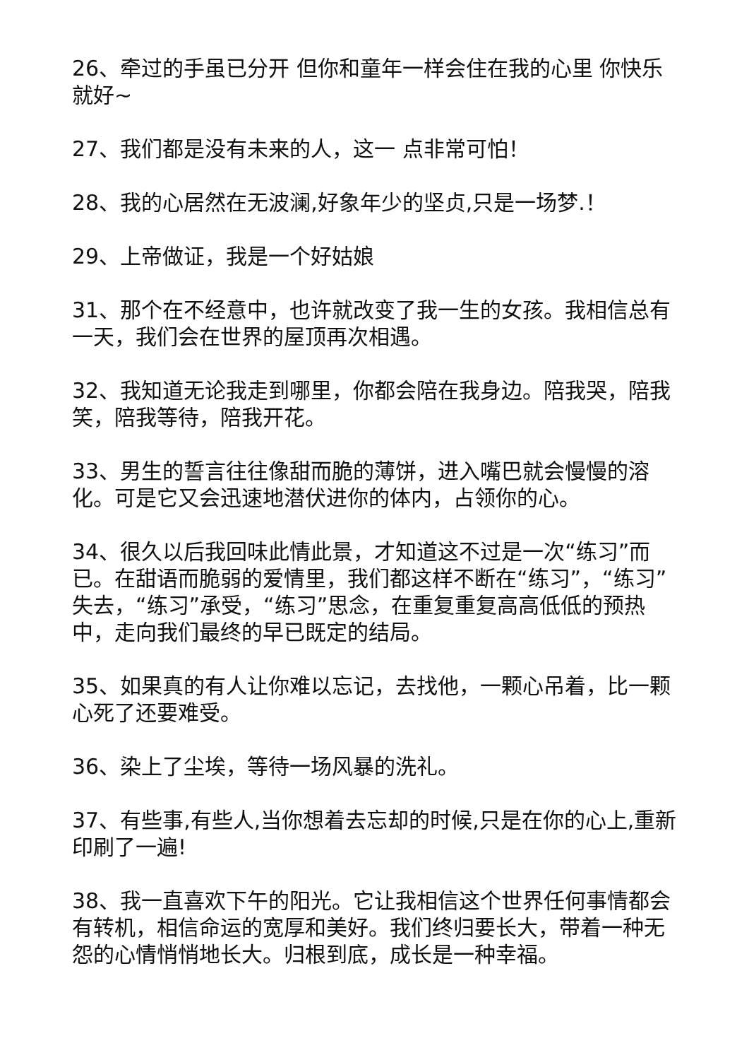26、牵过的手虽已分开 但你和童年一样会住在我的心里 你快乐 就好~
27、我们都是没有未来的人，这一 点非常可怕！
28、我的心居然在无波澜,好象年少的坚贞,只是一场梦.！
29、上帝做证，我是一个好姑娘
31、那个在不经意中，也许就改变了我一生的女孩。我相信总有一天，我们会在世界的屋顶再次相遇。
32、我知道无论我走到哪里，你都会陪在我身边。陪我哭，陪我笑，陪我等待，陪我开花。
33、男生的誓言往往像甜而脆的薄饼，进入嘴巴就会慢慢的溶化。可是它又会迅速地潜伏进你的体内，占领你的心。
34、很久以后我回味此情此景，才知道这不过是一次“练习”而已。在甜语而脆弱的爱情里，我们都这样不断在“练习”，“练习”失去，“练习”承受，“练习”思念，在重复重复高高低低的预热中，走向我们最终的早已既定的结局。
35、如果真的有人让你难以忘记，去找他，一颗心吊着，比一颗心死了还要难受。
36、染上了尘埃，等待一场风暴的洗礼。
37、有些事,有些人,当你想着去忘却的时候,只是在你的心上,重新印刷了一遍!
38、我一直喜欢下午的阳光。它让我相信这个世界任何事情都会有转机，相信命运的宽厚和美好。我们终归要长大，带着一种无怨的心情悄悄地长大。归根到底，成长是一种幸福。